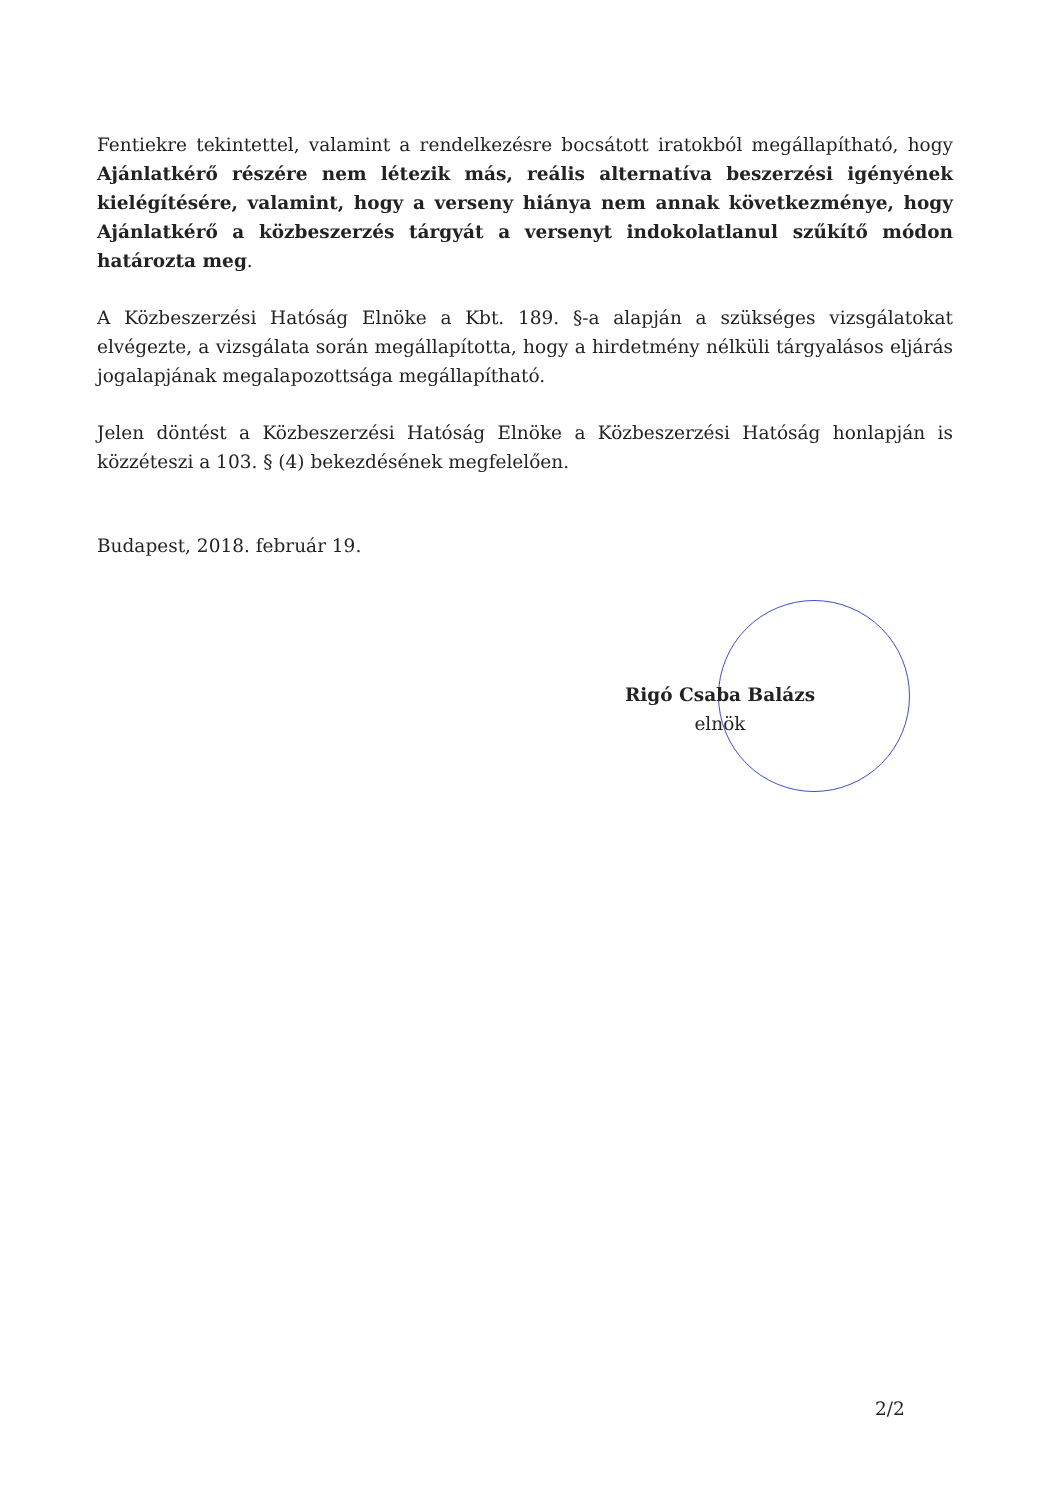Fentiekre tekintettel, valamint a rendelkezésre bocsátott iratokból megállapítható, hogy Ajánlatkérő részére nem létezik más, reális alternatíva beszerzési igényének kielégítésére, valamint, hogy a verseny hiánya nem annak következménye, hogy Ajánlatkérő a közbeszerzés tárgyát a versenyt indokolatlanul szűkítő módon határozta meg.
A Közbeszerzési Hatóság Elnöke a Kbt. 189. §-a alapján a szükséges vizsgálatokat elvégezte, a vizsgálata során megállapította, hogy a hirdetmény nélküli tárgyalásos eljárás jogalapjának megalapozottsága megállapítható.
Jelen döntést a Közbeszerzési Hatóság Elnöke a Közbeszerzési Hatóság honlapján is közzéteszi a 103. § (4) bekezdésének megfelelően.
Budapest, 2018. február 19.
Rigó Csaba Balázs
elnök
2/2